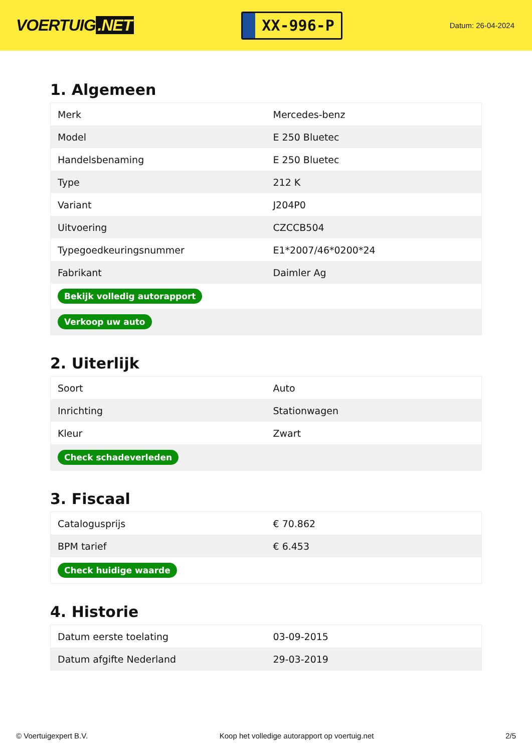VOERTUIG.NET
XX-996-P
Datum: 26-04-2024
1. Algemeen
| Merk | Mercedes-benz |
| Model | E 250 Bluetec |
| Handelsbenaming | E 250 Bluetec |
| Type | 212 K |
| Variant | J204P0 |
| Uitvoering | CZCCB504 |
| Typegoedkeuringsnummer | E1*2007/46*0200*24 |
| Fabrikant | Daimler Ag |
| Bekijk volledig autorapport | |
| Verkoop uw auto | |
2. Uiterlijk
| Soort | Auto |
| Inrichting | Stationwagen |
| Kleur | Zwart |
| Check schadeverleden | |
3. Fiscaal
| Catalogusprijs | € 70.862 |
| BPM tarief | € 6.453 |
| Check huidige waarde | |
4. Historie
| Datum eerste toelating | 03-09-2015 |
| Datum afgifte Nederland | 29-03-2019 |
© Voertuigexpert B.V. Koop het volledige autorapport op voertuig.net 2/5